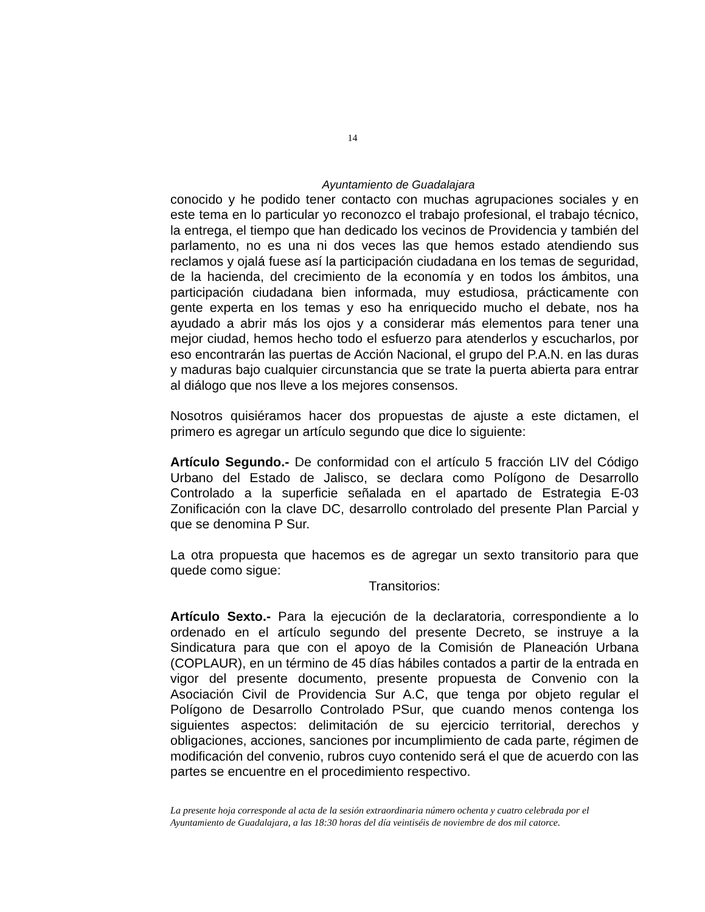14
Ayuntamiento de Guadalajara
conocido y he podido tener contacto con muchas agrupaciones sociales y en este tema en lo particular yo reconozco el trabajo profesional, el trabajo técnico, la entrega, el tiempo que han dedicado los vecinos de Providencia y también del parlamento, no es una ni dos veces las que hemos estado atendiendo sus reclamos y ojalá fuese así la participación ciudadana en los temas de seguridad, de la hacienda, del crecimiento de la economía y en todos los ámbitos, una participación ciudadana bien informada, muy estudiosa, prácticamente con gente experta en los temas y eso ha enriquecido mucho el debate, nos ha ayudado a abrir más los ojos y a considerar más elementos para tener una mejor ciudad, hemos hecho todo el esfuerzo para atenderlos y escucharlos, por eso encontrarán las puertas de Acción Nacional, el grupo del P.A.N. en las duras y maduras bajo cualquier circunstancia que se trate la puerta abierta para entrar al diálogo que nos lleve a los mejores consensos.
Nosotros quisiéramos hacer dos propuestas de ajuste a este dictamen, el primero es agregar un artículo segundo que dice lo siguiente:
Artículo Segundo.- De conformidad con el artículo 5 fracción LIV del Código Urbano del Estado de Jalisco, se declara como Polígono de Desarrollo Controlado a la superficie señalada en el apartado de Estrategia E-03 Zonificación con la clave DC, desarrollo controlado del presente Plan Parcial y que se denomina P Sur.
La otra propuesta que hacemos es de agregar un sexto transitorio para que quede como sigue:
Transitorios:
Artículo Sexto.- Para la ejecución de la declaratoria, correspondiente a lo ordenado en el artículo segundo del presente Decreto, se instruye a la Sindicatura para que con el apoyo de la Comisión de Planeación Urbana (COPLAUR), en un término de 45 días hábiles contados a partir de la entrada en vigor del presente documento, presente propuesta de Convenio con la Asociación Civil de Providencia Sur A.C, que tenga por objeto regular el Polígono de Desarrollo Controlado PSur, que cuando menos contenga los siguientes aspectos: delimitación de su ejercicio territorial, derechos y obligaciones, acciones, sanciones por incumplimiento de cada parte, régimen de modificación del convenio, rubros cuyo contenido será el que de acuerdo con las partes se encuentre en el procedimiento respectivo.
La presente hoja corresponde al acta de la sesión extraordinaria número ochenta y cuatro celebrada por el Ayuntamiento de Guadalajara, a las 18:30 horas del día veintiséis de noviembre de dos mil catorce.